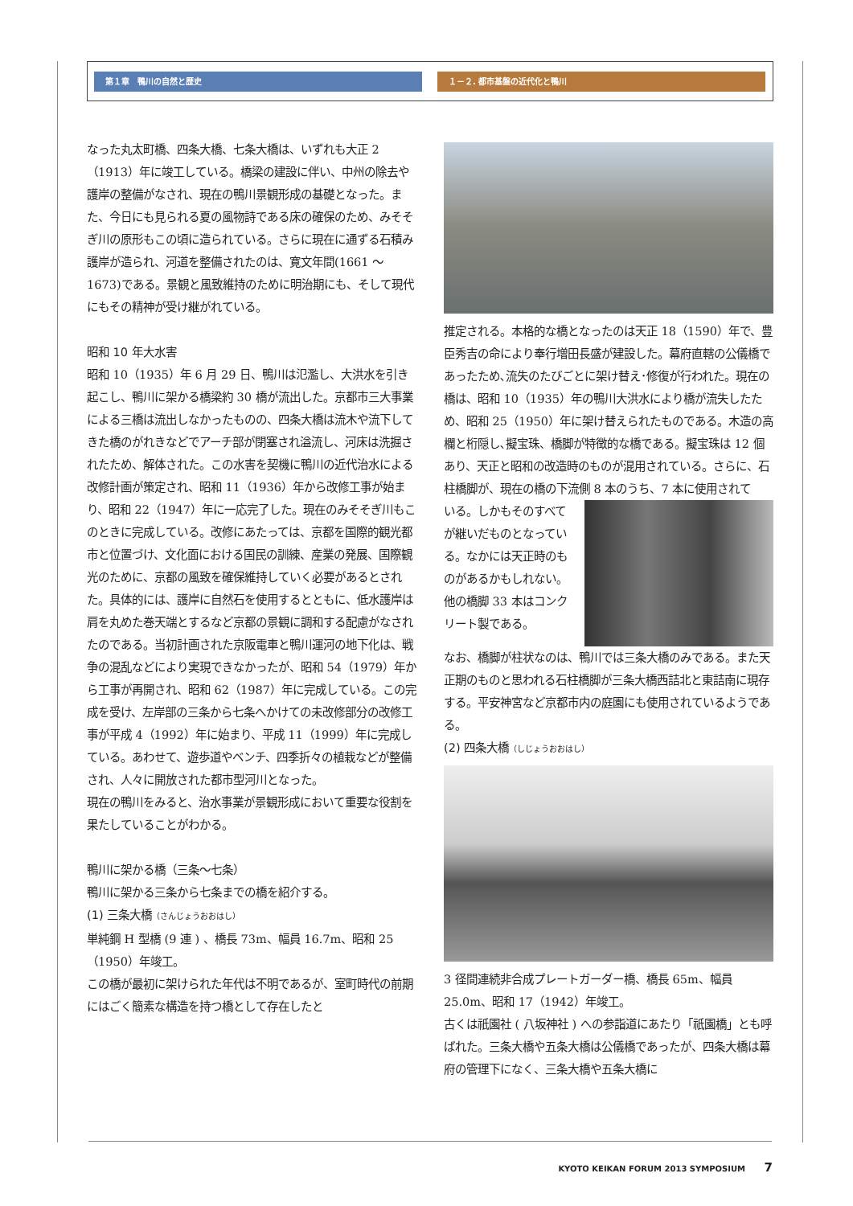第１章　鴨川の自然と歴史 １－２. 都市基盤の近代化と鴨川
なった丸太町橋、四条大橋、七条大橋は、いずれも大正 2（1913）年に竣工している。橋梁の建設に伴い、中州の除去や護岸の整備がなされ、現在の鴨川景観形成の基礎となった。また、今日にも見られる夏の風物詩である床の確保のため、みそそぎ川の原形もこの頃に造られている。さらに現在に通ずる石積み護岸が造られ、河道を整備されたのは、寛文年間(1661 ～ 1673)である。景観と風致維持のために明治期にも、そして現代にもその精神が受け継がれている。
昭和 10 年大水害
昭和 10（1935）年 6 月 29 日、鴨川は氾濫し、大洪水を引き起こし、鴨川に架かる橋梁約 30 橋が流出した。京都市三大事業による三橋は流出しなかったものの、四条大橋は流木や流下してきた橋のがれきなどでアーチ部が閉塞され溢流し、河床は洗掘されたため、解体された。この水害を契機に鴨川の近代治水による改修計画が策定され、昭和 11（1936）年から改修工事が始まり、昭和 22（1947）年に一応完了した。現在のみそそぎ川もこのときに完成している。改修にあたっては、京都を国際的観光都市と位置づけ、文化面における国民の訓練、産業の発展、国際観光のために、京都の風致を確保維持していく必要があるとされた。具体的には、護岸に自然石を使用するとともに、低水護岸は肩を丸めた巻天端とするなど京都の景観に調和する配慮がなされたのである。当初計画された京阪電車と鴨川運河の地下化は、戦争の混乱などにより実現できなかったが、昭和 54（1979）年から工事が再開され、昭和 62（1987）年に完成している。この完成を受け、左岸部の三条から七条へかけての未改修部分の改修工事が平成 4（1992）年に始まり、平成 11（1999）年に完成している。あわせて、遊歩道やベンチ、四季折々の植栽などが整備され、人々に開放された都市型河川となった。
現在の鴨川をみると、治水事業が景観形成において重要な役割を果たしていることがわかる。
鴨川に架かる橋（三条～七条）
鴨川に架かる三条から七条までの橋を紹介する。
(1) 三条大橋（さんじょうおおはし）
単純鋼 H 型橋 (9 連 ) 、橋長 73m、幅員 16.7m、昭和 25（1950）年竣工。
この橋が最初に架けられた年代は不明であるが、室町時代の前期にはごく簡素な構造を持つ橋として存在したと
推定される。本格的な橋となったのは天正 18（1590）年で、豊臣秀吉の命により奉行増田長盛が建設した。幕府直轄の公儀橋であったため､流失のたびごとに架け替え･修復が行われた。現在の橋は、昭和 10（1935）年の鴨川大洪水により橋が流失したため、昭和 25（1950）年に架け替えられたものである。木造の高欄と桁隠し､擬宝珠、橋脚が特徴的な橋である。擬宝珠は 12 個あり、天正と昭和の改造時のものが混用されている。さらに、石柱橋脚が、現在の橋の下流側 8 本のうち、7 本に使用されて
いる。しかもそのすべてが継いだものとなっている。なかには天正時のものがあるかもしれない。他の橋脚 33 本はコンクリート製である。
なお、橋脚が柱状なのは、鴨川では三条大橋のみである。また天正期のものと思われる石柱橋脚が三条大橋西詰北と東詰南に現存する。平安神宮など京都市内の庭園にも使用されているようである。
(2) 四条大橋（しじょうおおはし）
3 径間連続非合成プレートガーダー橋、橋長 65m、幅員 25.0m、昭和 17（1942）年竣工。
古くは祇園社 ( 八坂神社 ) への参詣道にあたり「祇園橋」とも呼ばれた。三条大橋や五条大橋は公儀橋であったが、四条大橋は幕府の管理下になく、三条大橋や五条大橋に
KYOTO KEIKAN FORUM 2013 SYMPOSIUM 7